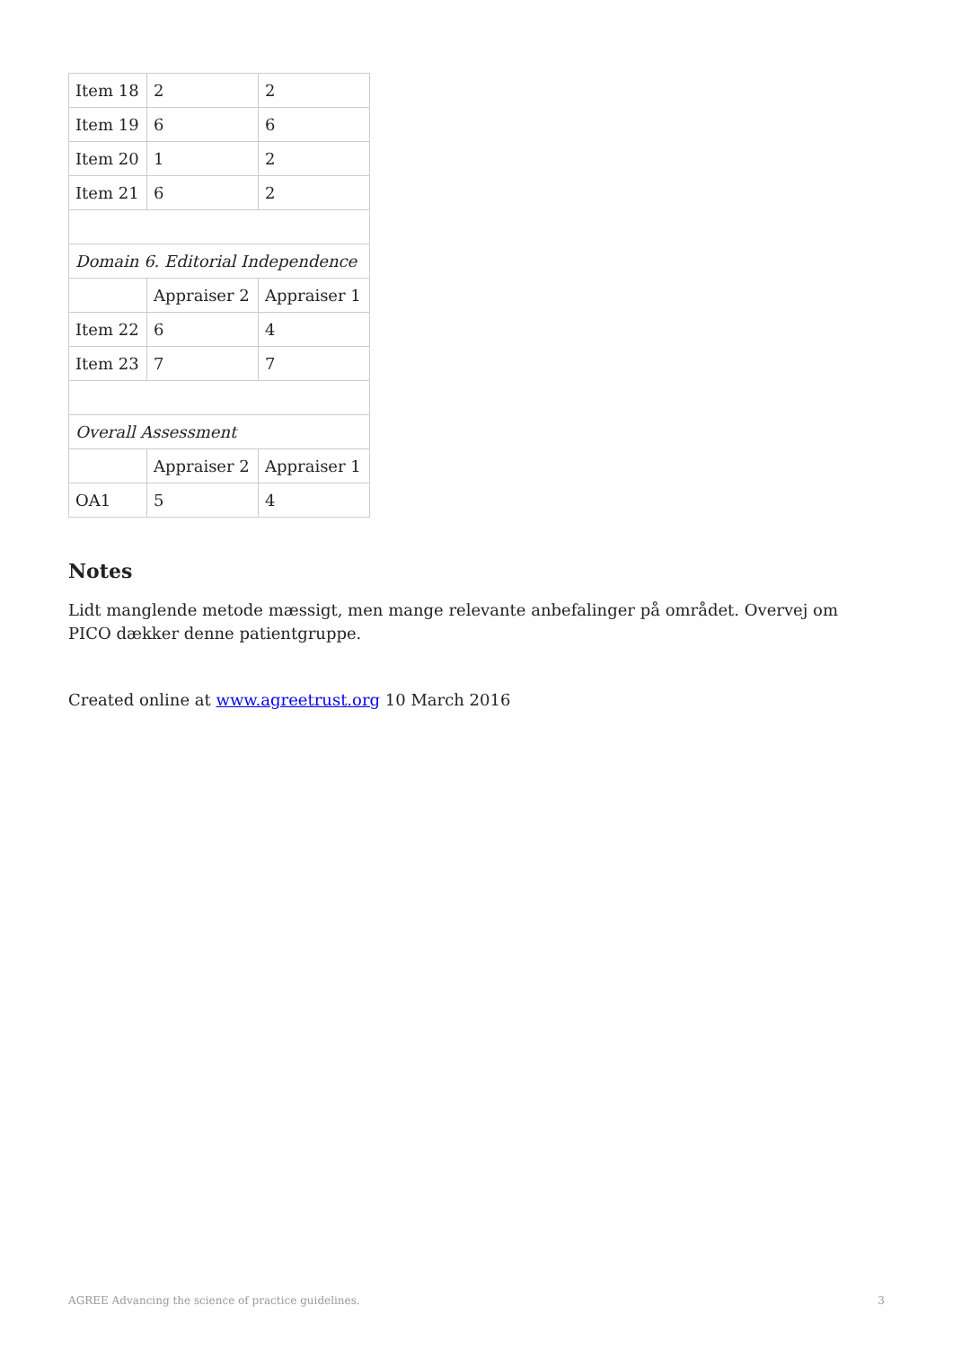| Item 18 | 2 | 2 |
| Item 19 | 6 | 6 |
| Item 20 | 1 | 2 |
| Item 21 | 6 | 2 |
| Domain 6. Editorial Independence | | |
| | Appraiser 2 | Appraiser 1 |
| Item 22 | 6 | 4 |
| Item 23 | 7 | 7 |
| Overall Assessment | | |
| | Appraiser 2 | Appraiser 1 |
| OA1 | 5 | 4 |
Notes
Lidt manglende metode mæssigt, men mange relevante anbefalinger på området. Overvej om PICO dækker denne patientgruppe.
Created online at www.agreetrust.org 10 March 2016
AGREE Advancing the science of practice guidelines. 3